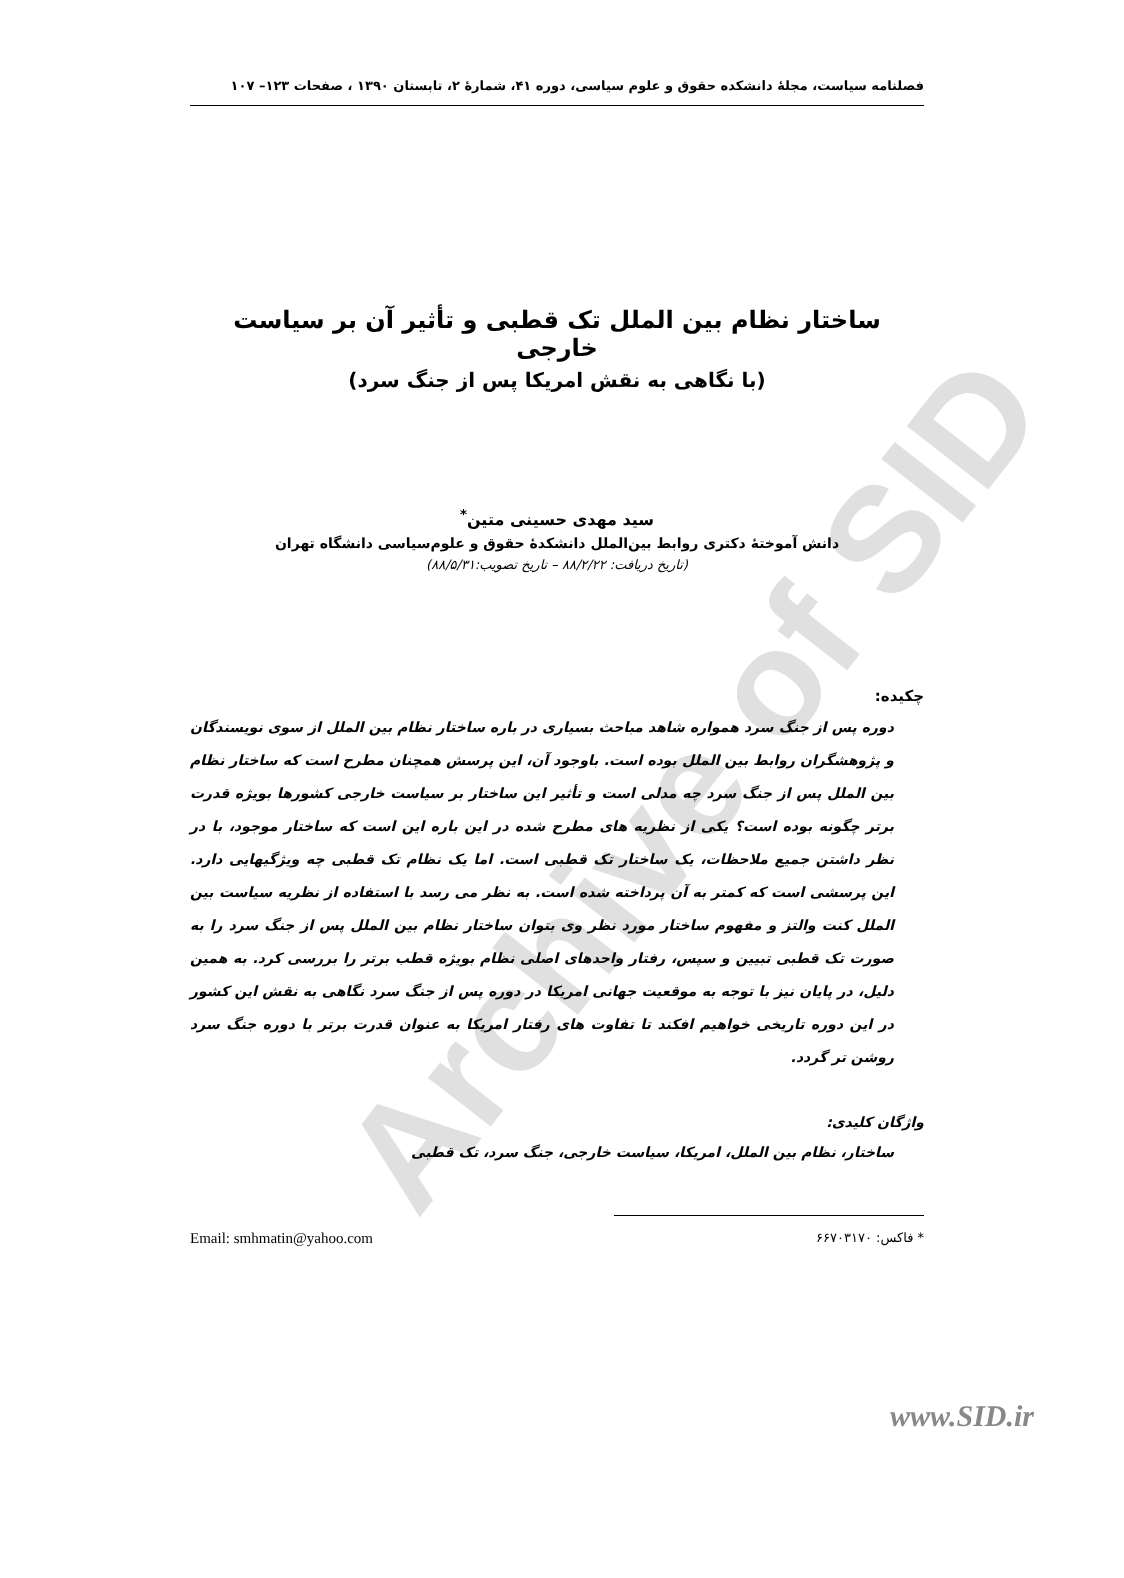Archive of SID
فصلنامه سیاست، مجلهٔ دانشکده حقوق و علوم سیاسی، دوره ۴۱، شمارهٔ ۲، تابستان ۱۳۹۰ ، صفحات ۱۲۳– ۱۰۷
ساختار نظام بین الملل تک قطبی و تأثیر آن بر سیاست خارجی
(با نگاهی به نقش امریکا پس از جنگ سرد)
سید مهدی حسینی متین<sup>*</sup>
دانش آموختهٔ دکتری روابط بین‌الملل دانشکدهٔ حقوق و علوم‌سیاسی دانشگاه تهران
(تاریخ دریافت: ۸۸/۲/۲۲ – تاریخ تصویب:۸۸/۵/۳۱)
چکیده:
دوره پس از جنگ سرد همواره شاهد مباحث بسیاری در باره ساختار نظام بین الملل از سوی نویسندگان و پژوهشگران روابط بین الملل بوده است. باوجود آن، این پرسش همچنان مطرح است که ساختار نظام بین الملل پس از جنگ سرد چه مدلی است و تأثیر این ساختار بر سیاست خارجی کشورها بویژه قدرت برتر چگونه بوده است؟ یکی از نظریه های مطرح شده در این باره این است که ساختار موجود، با در نظر داشتن جمیع ملاحظات، یک ساختار تک قطبی است. اما یک نظام تک قطبی چه ویژگیهایی دارد. این پرسشی است که کمتر به آن پرداخته شده است. به نظر می رسد با استفاده از نظریه سیاست بین الملل کنت والتز و مفهوم ساختار مورد نظر وی بتوان ساختار نظام بین الملل پس از جنگ سرد را به صورت تک قطبی تبیین و سپس، رفتار واحدهای اصلی نظام بویژه قطب برتر را بررسی کرد. به همین دلیل، در پایان نیز با توجه به موقعیت جهانی امریکا در دوره پس از جنگ سرد نگاهی به نقش این کشور در این دوره تاریخی خواهیم افکند تا تفاوت های رفتار امریکا به عنوان قدرت برتر با دوره جنگ سرد روشن تر گردد.
واژگان کلیدی:
ساختار، نظام بین الملل، امریکا، سیاست خارجی، جنگ سرد، تک قطبی
* فاکس: ۶۶۷۰۳۱۷۰ Email: smhmatin@yahoo.com
www.SID.ir